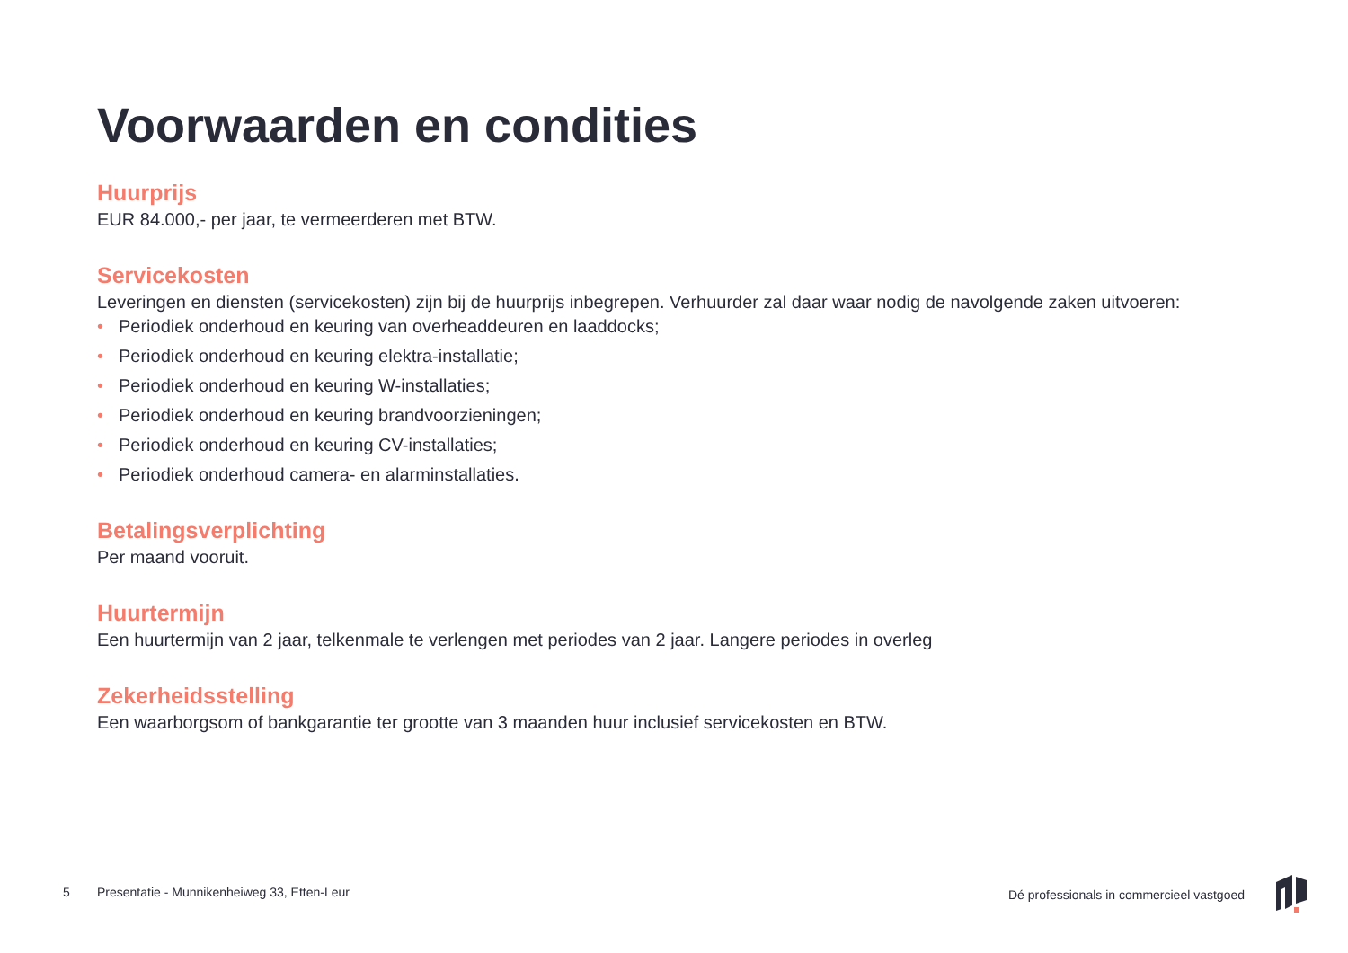Voorwaarden en condities
Huurprijs
EUR 84.000,- per jaar, te vermeerderen met BTW.
Servicekosten
Leveringen en diensten (servicekosten) zijn bij de huurprijs inbegrepen. Verhuurder zal daar waar nodig de navolgende zaken uitvoeren:
• Periodiek onderhoud en keuring van overheaddeuren en laaddocks;
• Periodiek onderhoud en keuring elektra-installatie;
• Periodiek onderhoud en keuring W-installaties;
• Periodiek onderhoud en keuring brandvoorzieningen;
• Periodiek onderhoud en keuring CV-installaties;
• Periodiek onderhoud camera- en alarminstallaties.
Betalingsverplichting
Per maand vooruit.
Huurtermijn
Een huurtermijn van 2 jaar, telkenmale te verlengen met periodes van 2 jaar. Langere periodes in overleg
Zekerheidsstelling
Een waarborgsom of bankgarantie ter grootte van 3 maanden huur inclusief servicekosten en BTW.
5
Presentatie - Munnikenheiweg 33, Etten-Leur
Dé professionals in commercieel vastgoed